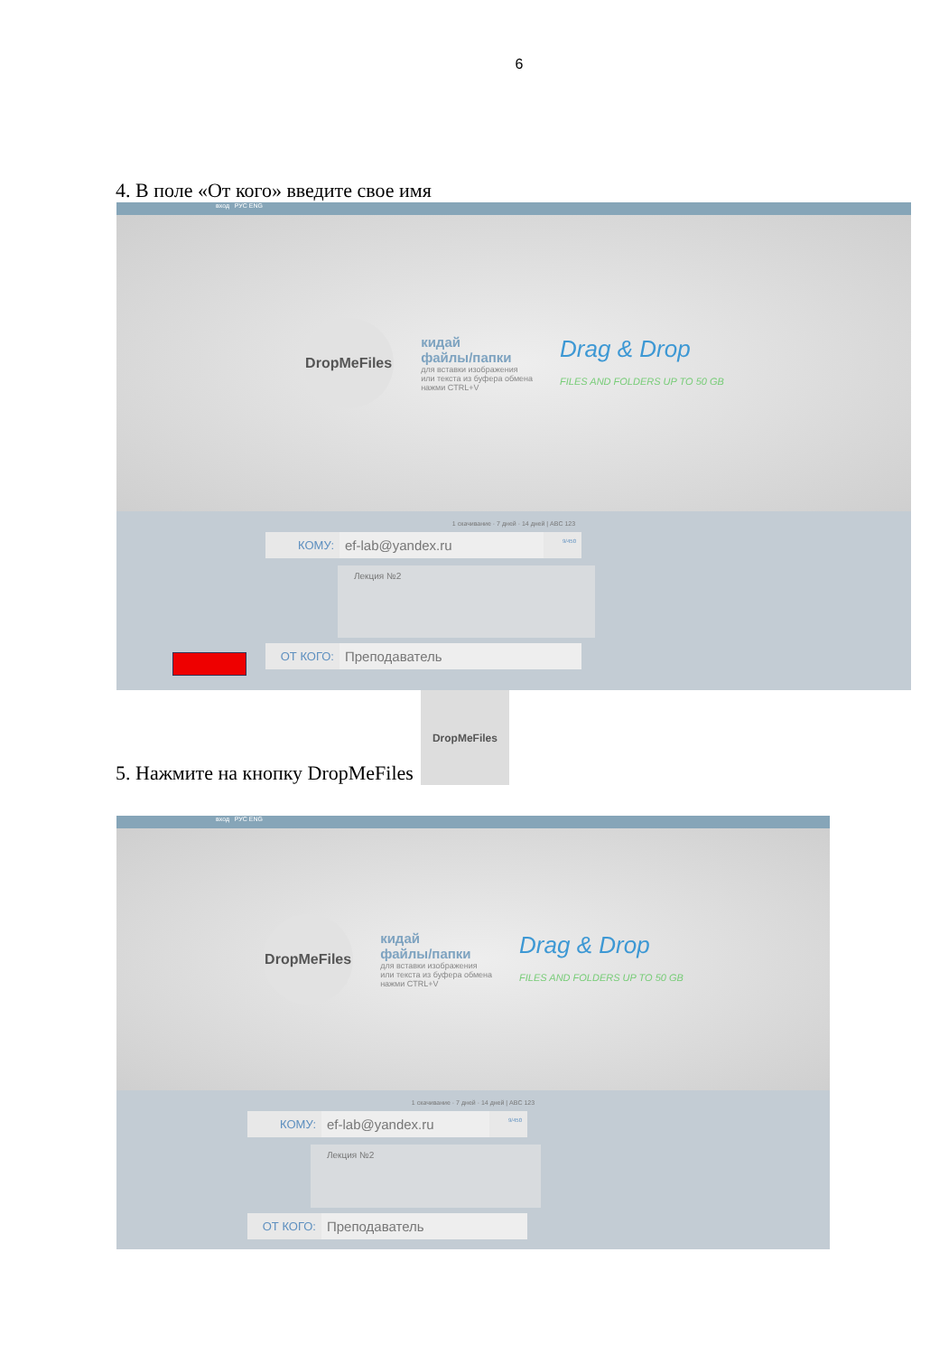6
4. В поле «От кого» введите свое имя
вход РУС ENG
DropMeFiles
кидай
файлы/папки
для вставки изображения
или текста из буфера обмена
нажми CTRL+V
Drag & Drop
FILES AND FOLDERS UP TO 50 GB
1 скачивание · 7 дней · 14 дней | ABC 123
КОМУ: ef-lab@yandex.ru 9/450
Лекция №2
ОТ КОГО: Преподаватель
5. Нажмите на кнопку DropMeFiles
DropMeFiles
вход РУС ENG
DropMeFiles
кидай
файлы/папки
для вставки изображения
или текста из буфера обмена
нажми CTRL+V
Drag & Drop
FILES AND FOLDERS UP TO 50 GB
1 скачивание · 7 дней · 14 дней | ABC 123
КОМУ: ef-lab@yandex.ru 9/450
Лекция №2
ОТ КОГО: Преподаватель